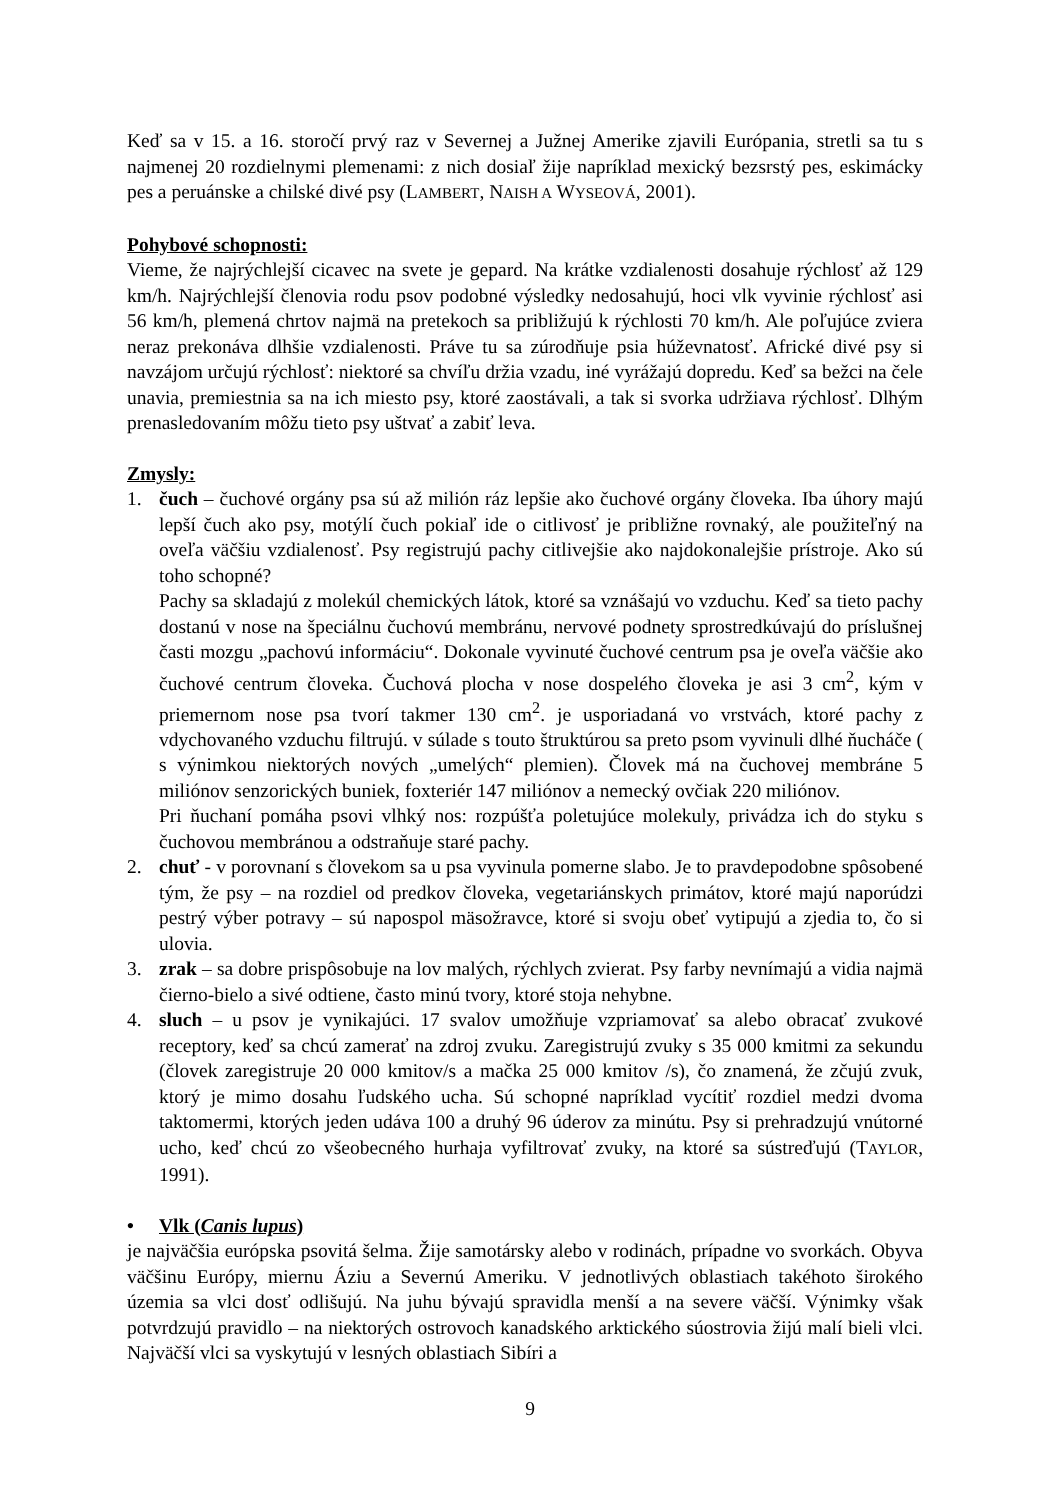Keď sa v 15. a 16. storočí prvý raz v Severnej a Južnej Amerike zjavili Európania, stretli sa tu s najmenej 20 rozdielnymi plemenami: z nich dosiaľ žije napríklad mexický bezsrstý pes, eskimácky pes a peruánske a chilské divé psy (LAMBERT, NAISH A WYSEOVÁ, 2001).
Pohybové schopnosti:
Vieme, že najrýchlejší cicavec na svete je gepard. Na krátke vzdialenosti dosahuje rýchlosť až 129 km/h. Najrýchlejší členovia rodu psov podobné výsledky nedosahujú, hoci vlk vyvinie rýchlosť asi 56 km/h, plemená chrtov najmä na pretekoch sa približujú k rýchlosti 70 km/h. Ale poľujúce zviera neraz prekonáva dlhšie vzdialenosti. Práve tu sa zúrodňuje psia húževnatosť. Africké divé psy si navzájom určujú rýchlosť: niektoré sa chvíľu držia vzadu, iné vyrážajú dopredu. Keď sa bežci na čele unavia, premiestnia sa na ich miesto psy, ktoré zaostávali, a tak si svorka udržiava rýchlosť. Dlhým prenasledovaním môžu tieto psy uštvať a zabiť leva.
Zmysly:
1. čuch – čuchové orgány psa sú až milión ráz lepšie ako čuchové orgány človeka. Iba úhory majú lepší čuch ako psy, motýlí čuch pokiaľ ide o citlivosť je približne rovnaký, ale použiteľný na oveľa väčšiu vzdialenosť. Psy registrujú pachy citlivejšie ako najdokonalejšie prístroje. Ako sú toho schopné?
Pachy sa skladajú z molekúl chemických látok, ktoré sa vznášajú vo vzduchu. Keď sa tieto pachy dostanú v nose na špeciálnu čuchovú membránu, nervové podnety sprostredkúvajú do príslušnej časti mozgu „pachovú informáciu“. Dokonale vyvinuté čuchové centrum psa je oveľa väčšie ako čuchové centrum človeka. Čuchová plocha v nose dospelého človeka je asi 3 cm<sup>2</sup>, kým v priemernom nose psa tvorí takmer 130 cm<sup>2</sup>. je usporiadaná vo vrstvách, ktoré pachy z vdychovaného vzduchu filtrujú. v súlade s touto štruktúrou sa preto psom vyvinuli dlhé ňucháče ( s výnimkou niektorých nových „umelých“ plemien). Človek má na čuchovej membráne 5 miliónov senzorických buniek, foxteriér 147 miliónov a nemecký ovčiak 220 miliónov.
Pri ňuchaní pomáha psovi vlhký nos: rozpúšťa poletujúce molekuly, privádza ich do styku s čuchovou membránou a odstraňuje staré pachy.
2. chuť - v porovnaní s človekom sa u psa vyvinula pomerne slabo. Je to pravdepodobne spôsobené tým, že psy – na rozdiel od predkov človeka, vegetariánskych primátov, ktoré majú naporúdzi pestrý výber potravy – sú napospol mäsožravce, ktoré si svoju obeť vytipujú a zjedia to, čo si ulovia.
3. zrak – sa dobre prispôsobuje na lov malých, rýchlych zvierat. Psy farby nevnímajú a vidia najmä čierno-bielo a sivé odtiene, často minú tvory, ktoré stoja nehybne.
4. sluch – u psov je vynikajúci. 17 svalov umožňuje vzpriamovať sa alebo obracať zvukové receptory, keď sa chcú zamerať na zdroj zvuku. Zaregistrujú zvuky s 35 000 kmitmi za sekundu (človek zaregistruje 20 000 kmitov/s a mačka 25 000 kmitov /s), čo znamená, že zčujú zvuk, ktorý je mimo dosahu ľudského ucha. Sú schopné napríklad vycítiť rozdiel medzi dvoma taktomermi, ktorých jeden udáva 100 a druhý 96 úderov za minútu. Psy si prehradzujú vnútorné ucho, keď chcú zo všeobecného hurhaja vyfiltrovať zvuky, na ktoré sa sústreďujú (TAYLOR, 1991).
• Vlk (Canis lupus)
je najväčšia európska psovitá šelma. Žije samotársky alebo v rodinách, prípadne vo svorkách. Obyva väčšinu Európy, miernu Áziu a Severnú Ameriku. V jednotlivých oblastiach takéhoto širokého územia sa vlci dosť odlišujú. Na juhu bývajú spravidla menší a na severe väčší. Výnimky však potvrdzujú pravidlo – na niektorých ostrovoch kanadského arktického súostrovia žijú malí bieli vlci. Najväčší vlci sa vyskytujú v lesných oblastiach Sibíri a
9